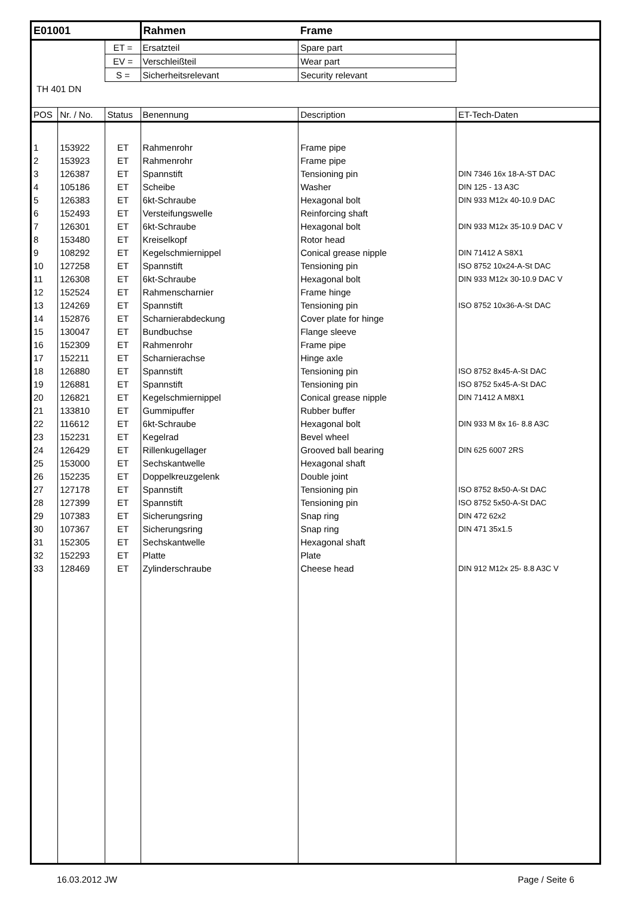| E01001 | | | Rahmen | Frame | |
| | | ET = | Ersatzteil | Spare part | |
| | | EV = | Verschleißteil | Wear part | |
| | | S = | Sicherheitsrelevant | Security relevant | |
| TH 401 DN | | | | | |
| POS | Nr. / No. | Status | Benennung | Description | ET-Tech-Daten |
| 1 | 153922 | ET | Rahmenrohr | Frame pipe | |
| 2 | 153923 | ET | Rahmenrohr | Frame pipe | |
| 3 | 126387 | ET | Spannstift | Tensioning pin | DIN 7346 16x 18-A-ST DAC |
| 4 | 105186 | ET | Scheibe | Washer | DIN 125 - 13 A3C |
| 5 | 126383 | ET | 6kt-Schraube | Hexagonal bolt | DIN 933 M12x 40-10.9 DAC |
| 6 | 152493 | ET | Versteifungswelle | Reinforcing shaft | |
| 7 | 126301 | ET | 6kt-Schraube | Hexagonal bolt | DIN 933 M12x 35-10.9 DAC V |
| 8 | 153480 | ET | Kreiselkopf | Rotor head | |
| 9 | 108292 | ET | Kegelschmiernippel | Conical grease nipple | DIN 71412 A S8X1 |
| 10 | 127258 | ET | Spannstift | Tensioning pin | ISO 8752 10x24-A-St DAC |
| 11 | 126308 | ET | 6kt-Schraube | Hexagonal bolt | DIN 933 M12x 30-10.9 DAC V |
| 12 | 152524 | ET | Rahmenscharnier | Frame hinge | |
| 13 | 124269 | ET | Spannstift | Tensioning pin | ISO 8752 10x36-A-St DAC |
| 14 | 152876 | ET | Scharnierabdeckung | Cover plate for hinge | |
| 15 | 130047 | ET | Bundbuchse | Flange sleeve | |
| 16 | 152309 | ET | Rahmenrohr | Frame pipe | |
| 17 | 152211 | ET | Scharnierachse | Hinge axle | |
| 18 | 126880 | ET | Spannstift | Tensioning pin | ISO 8752 8x45-A-St DAC |
| 19 | 126881 | ET | Spannstift | Tensioning pin | ISO 8752 5x45-A-St DAC |
| 20 | 126821 | ET | Kegelschmiernippel | Conical grease nipple | DIN 71412 A M8X1 |
| 21 | 133810 | ET | Gummipuffer | Rubber buffer | |
| 22 | 116612 | ET | 6kt-Schraube | Hexagonal bolt | DIN 933 M 8x 16- 8.8 A3C |
| 23 | 152231 | ET | Kegelrad | Bevel wheel | |
| 24 | 126429 | ET | Rillenkugellager | Grooved ball bearing | DIN 625 6007 2RS |
| 25 | 153000 | ET | Sechskantwelle | Hexagonal shaft | |
| 26 | 152235 | ET | Doppelkreuzgelenk | Double joint | |
| 27 | 127178 | ET | Spannstift | Tensioning pin | ISO 8752 8x50-A-St DAC |
| 28 | 127399 | ET | Spannstift | Tensioning pin | ISO 8752 5x50-A-St DAC |
| 29 | 107383 | ET | Sicherungsring | Snap ring | DIN 472 62x2 |
| 30 | 107367 | ET | Sicherungsring | Snap ring | DIN 471 35x1.5 |
| 31 | 152305 | ET | Sechskantwelle | Hexagonal shaft | |
| 32 | 152293 | ET | Platte | Plate | |
| 33 | 128469 | ET | Zylinderschraube | Cheese head | DIN 912 M12x 25- 8.8 A3C V |
16.03.2012 JW Page / Seite 6